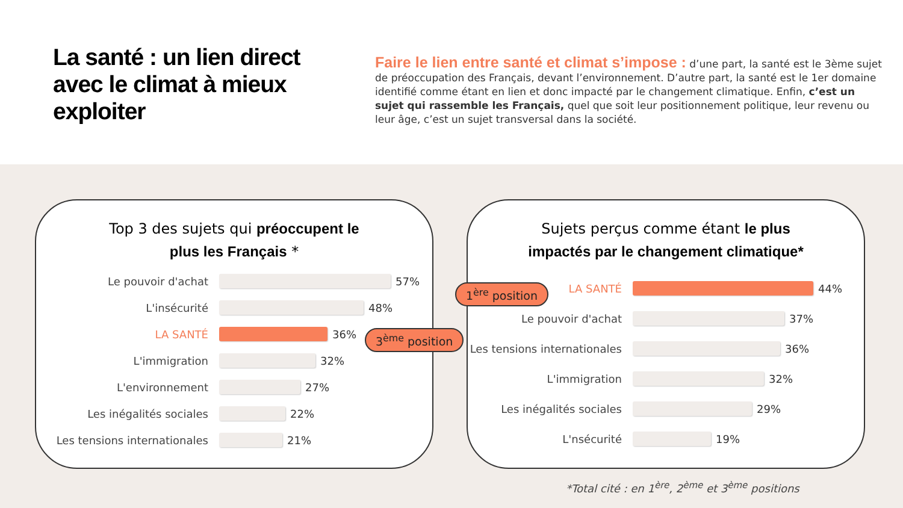La santé : un lien direct avec le climat à mieux exploiter
Faire le lien entre santé et climat s’impose : d’une part, la santé est le 3ème sujet de préoccupation des Français, devant l’environnement. D’autre part, la santé est le 1er domaine identifié comme étant en lien et donc impacté par le changement climatique. Enfin, c’est un sujet qui rassemble les Français, quel que soit leur positionnement politique, leur revenu ou leur âge, c’est un sujet transversal dans la société.
Top 3 des sujets qui préoccupent le
plus les Français *
Le pouvoir d'achat 57%
L'insécurité 48%
LA SANTÉ 36%
L'immigration 32%
L'environnement 27%
Les inégalités sociales 22%
Les tensions internationales
21%
Sujets perçus comme étant le plus
impactés par le changement climatique*
LA SANTÉ 44%
Le pouvoir d'achat 37%
Les tensions internationales
36%
L'immigration 32%
Les inégalités sociales 29%
L'nsécurité 19%
1<sup>ère</sup> position
3<sup>ème</sup> position
*Total cité : en 1<sup>ère</sup>, 2<sup>ème</sup> et 3<sup>ème</sup> positions